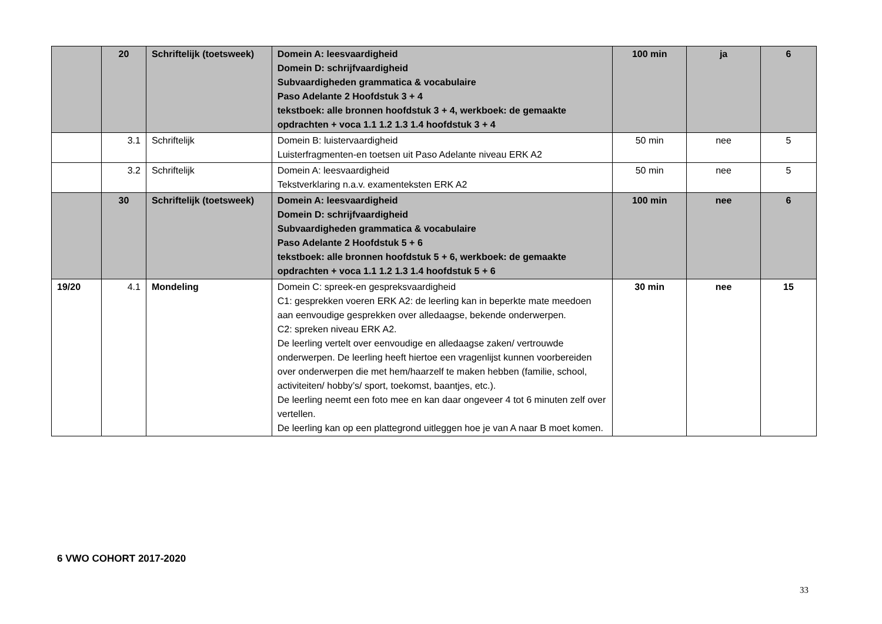| | 20 | Schriftelijk (toetsweek) | Domein A: leesvaardigheid Domein D: schrijfvaardigheid Subvaardigheden grammatica & vocabulaire Paso Adelante 2 Hoofdstuk 3 + 4 tekstboek: alle bronnen hoofdstuk 3 + 4, werkboek: de gemaakte opdrachten + voca 1.1 1.2 1.3 1.4 hoofdstuk 3 + 4 | 100 min | ja | 6 |
| | 3.1 | Schriftelijk | Domein B: luistervaardigheid Luisterfragmenten-en toetsen uit Paso Adelante niveau ERK A2 | 50 min | nee | 5 |
| | 3.2 | Schriftelijk | Domein A: leesvaardigheid Tekstverklaring n.a.v. examenteksten ERK A2 | 50 min | nee | 5 |
| | 30 | Schriftelijk (toetsweek) | Domein A: leesvaardigheid Domein D: schrijfvaardigheid Subvaardigheden grammatica & vocabulaire Paso Adelante 2 Hoofdstuk 5 + 6 tekstboek: alle bronnen hoofdstuk 5 + 6, werkboek: de gemaakte opdrachten + voca 1.1 1.2 1.3 1.4 hoofdstuk 5 + 6 | 100 min | nee | 6 |
| 19/20 | 4.1 | Mondeling | Domein C: spreek-en gespreksvaardigheid C1: gesprekken voeren ERK A2: de leerling kan in beperkte mate meedoen aan eenvoudige gesprekken over alledaagse, bekende onderwerpen. C2: spreken niveau ERK A2. De leerling vertelt over eenvoudige en alledaagse zaken/ vertrouwde onderwerpen. De leerling heeft hiertoe een vragenlijst kunnen voorbereiden over onderwerpen die met hem/haarzelf te maken hebben (familie, school, activiteiten/ hobby’s/ sport, toekomst, baantjes, etc.). De leerling neemt een foto mee en kan daar ongeveer 4 tot 6 minuten zelf over vertellen. De leerling kan op een plattegrond uitleggen hoe je van A naar B moet komen. | 30 min | nee | 15 |
6 VWO COHORT 2017-2020
33